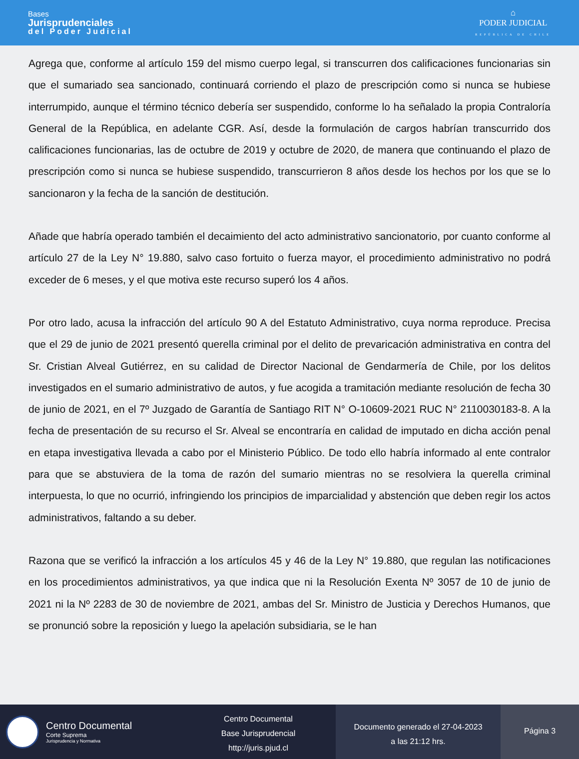Bases
Jurisprudenciales
del Poder Judicial
⌂
PODER JUDICIAL
REPÚBLICA DE CHILE
Agrega que, conforme al artículo 159 del mismo cuerpo legal, si transcurren dos calificaciones funcionarias sin que el sumariado sea sancionado, continuará corriendo el plazo de prescripción como si nunca se hubiese interrumpido, aunque el término técnico debería ser suspendido, conforme lo ha señalado la propia Contraloría General de la República, en adelante CGR. Así, desde la formulación de cargos habrían transcurrido dos calificaciones funcionarias, las de octubre de 2019 y octubre de 2020, de manera que continuando el plazo de prescripción como si nunca se hubiese suspendido, transcurrieron 8 años desde los hechos por los que se lo sancionaron y la fecha de la sanción de destitución.
Añade que habría operado también el decaimiento del acto administrativo sancionatorio, por cuanto conforme al artículo 27 de la Ley N° 19.880, salvo caso fortuito o fuerza mayor, el procedimiento administrativo no podrá exceder de 6 meses, y el que motiva este recurso superó los 4 años.
Por otro lado, acusa la infracción del artículo 90 A del Estatuto Administrativo, cuya norma reproduce. Precisa que el 29 de junio de 2021 presentó querella criminal por el delito de prevaricación administrativa en contra del Sr. Cristian Alveal Gutiérrez, en su calidad de Director Nacional de Gendarmería de Chile, por los delitos investigados en el sumario administrativo de autos, y fue acogida a tramitación mediante resolución de fecha 30 de junio de 2021, en el 7º Juzgado de Garantía de Santiago RIT N° O-10609-2021 RUC N° 2110030183-8. A la fecha de presentación de su recurso el Sr. Alveal se encontraría en calidad de imputado en dicha acción penal en etapa investigativa llevada a cabo por el Ministerio Público. De todo ello habría informado al ente contralor para que se abstuviera de la toma de razón del sumario mientras no se resolviera la querella criminal interpuesta, lo que no ocurrió, infringiendo los principios de imparcialidad y abstención que deben regir los actos administrativos, faltando a su deber.
Razona que se verificó la infracción a los artículos 45 y 46 de la Ley N° 19.880, que regulan las notificaciones en los procedimientos administrativos, ya que indica que ni la Resolución Exenta Nº 3057 de 10 de junio de 2021 ni la Nº 2283 de 30 de noviembre de 2021, ambas del Sr. Ministro de Justicia y Derechos Humanos, que se pronunció sobre la reposición y luego la apelación subsidiaria, se le han
Centro Documental
Corte Suprema
Jurisprudencia y Normativa
Centro Documental
Base Jurisprudencial
http://juris.pjud.cl
Documento generado el 27-04-2023
a las 21:12 hrs.
Página 3